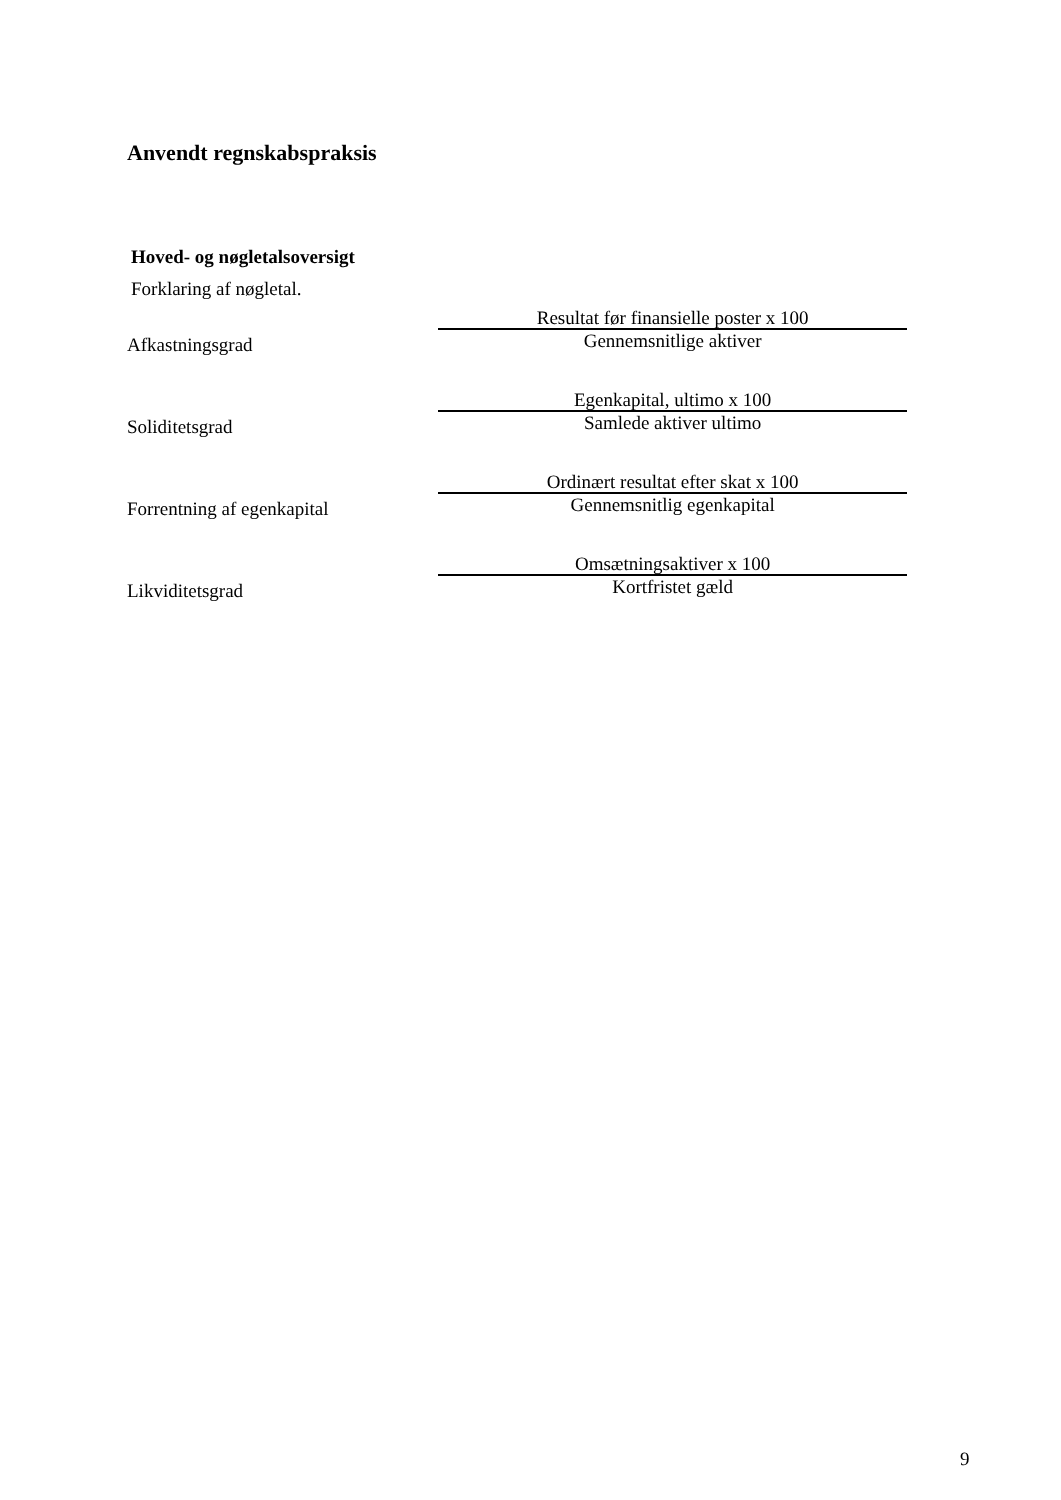Anvendt regnskabspraksis
Hoved- og nøgletalsoversigt
Forklaring af nøgletal.
| Afkastningsgrad | Resultat før finansielle poster x 100 |
| | Gennemsnitlige aktiver |
| Soliditetsgrad | Egenkapital, ultimo x 100 |
| | Samlede aktiver ultimo |
| Forrentning af egenkapital | Ordinært resultat efter skat x 100 |
| | Gennemsnitlig egenkapital |
| Likviditetsgrad | Omsætningsaktiver x 100 |
| | Kortfristet gæld |
9